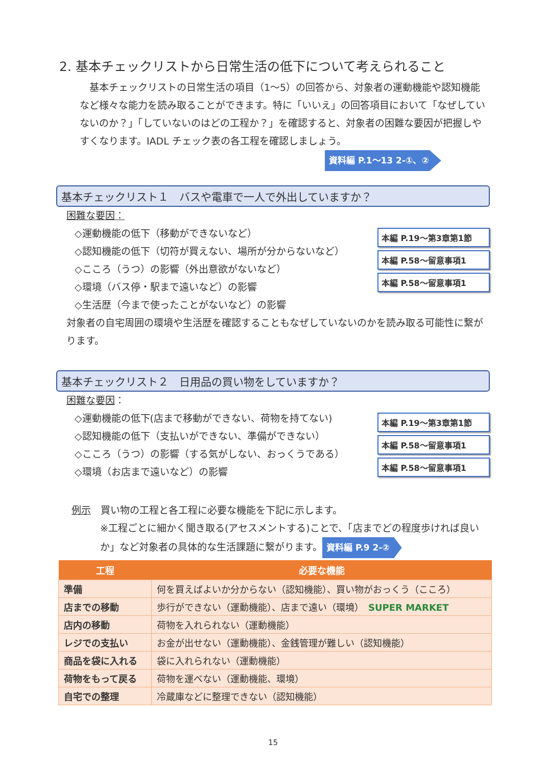2. 基本チェックリストから日常生活の低下について考えられること
　基本チェックリストの日常生活の項目（1～5）の回答から、対象者の運動機能や認知機能など様々な能力を読み取ることができます。特に「いいえ」の回答項目において「なぜしていないのか？」「していないのはどの工程か？」を確認すると、対象者の困難な要因が把握しやすくなります。IADL チェック表の各工程を確認しましょう。 資料編 P.1～13 2-①、②
基本チェックリスト１　バスや電車で一人で外出していますか？
困難な要因：
◇運動機能の低下（移動ができないなど）
◇認知機能の低下（切符が買えない、場所が分からないなど）
◇こころ（うつ）の影響（外出意欲がないなど）
◇環境（バス停・駅まで遠いなど）の影響
◇生活歴（今まで使ったことがないなど）の影響
本編 P.19～第3章第1節
本編 P.58～留意事項1
本編 P.58～留意事項1
対象者の自宅周囲の環境や生活歴を確認することもなぜしていないのかを読み取る可能性に繋がります。
基本チェックリスト２　日用品の買い物をしていますか？
困難な要因：
◇運動機能の低下(店まで移動ができない、荷物を持てない)
◇認知機能の低下（支払いができない、準備ができない）
◇こころ（うつ）の影響（する気がしない、おっくうである）
◇環境（お店まで遠いなど）の影響
本編 P.19～第3章第1節
本編 P.58～留意事項1
本編 P.58～留意事項1
例示　買い物の工程と各工程に必要な機能を下記に示します。
※工程ごとに細かく聞き取る(アセスメントする)ことで、「店までどの程度歩ければ良いか」など対象者の具体的な生活課題に繋がります。 資料編 P.9 2-②
| 工程 | 必要な機能 |
| --- | --- |
| 準備 | 何を買えばよいか分からない（認知機能）、買い物がおっくう（こころ） |
| 店までの移動 | 歩行ができない（運動機能）、店まで遠い（環境） SUPER MARKET |
| 店内の移動 | 荷物を入れられない（運動機能） |
| レジでの支払い | お金が出せない（運動機能）、金銭管理が難しい（認知機能） |
| 商品を袋に入れる | 袋に入れられない（運動機能） |
| 荷物をもって戻る | 荷物を運べない（運動機能、環境） |
| 自宅での整理 | 冷蔵庫などに整理できない（認知機能） |
15